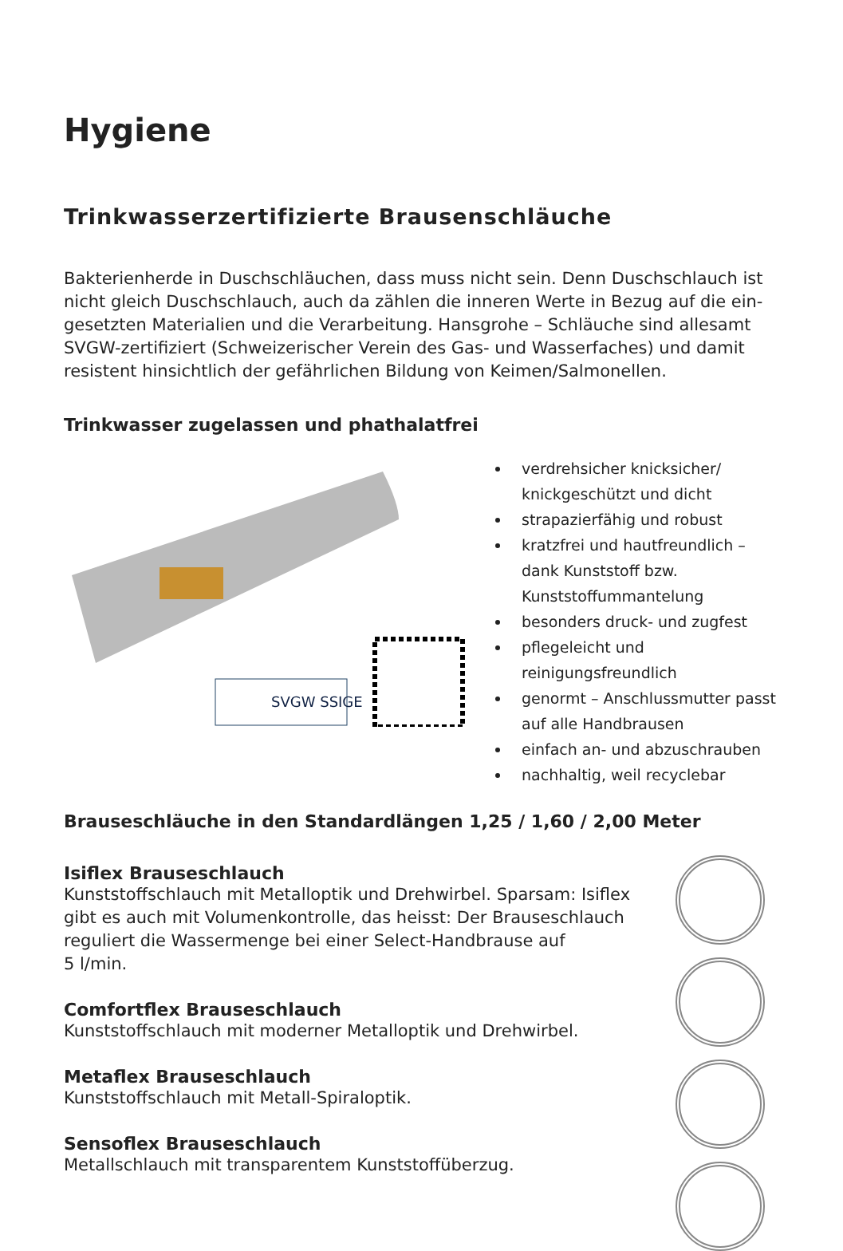Hygiene
Trinkwasserzertifizierte Brausenschläuche
Bakterienherde in Duschschläuchen, dass muss nicht sein. Denn Duschschlauch ist nicht gleich Duschschlauch, auch da zählen die inneren Werte in Bezug auf die ein-gesetzten Materialien und die Verarbeitung. Hansgrohe – Schläuche sind allesamt SVGW-zertifiziert (Schweizerischer Verein des Gas- und Wasserfaches) und damit resistent hinsichtlich der gefährlichen Bildung von Keimen/Salmonellen.
Trinkwasser zugelassen und phathalatfrei
SVGW SSIGE
verdrehsicher knicksicher/ knickgeschützt und dicht
strapazierfähig und robust
kratzfrei und hautfreundlich – dank Kunststoff bzw. Kunststoffummantelung
besonders druck- und zugfest
pflegeleicht und reinigungsfreundlich
genormt – Anschlussmutter passt auf alle Handbrausen
einfach an- und abzuschrauben
nachhaltig, weil recyclebar
Brauseschläuche in den Standardlängen 1,25 / 1,60 / 2,00 Meter
Isiflex Brauseschlauch
Kunststoffschlauch mit Metalloptik und Drehwirbel. Sparsam: Isiflex
gibt es auch mit Volumenkontrolle, das heisst: Der Brauseschlauch
reguliert die Wassermenge bei einer Select-Handbrause auf
5 l/min.
Comfortflex Brauseschlauch
Kunststoffschlauch mit moderner Metalloptik und Drehwirbel.
Metaflex Brauseschlauch
Kunststoffschlauch mit Metall-Spiraloptik.
Sensoflex Brauseschlauch
Metallschlauch mit transparentem Kunststoffüberzug.